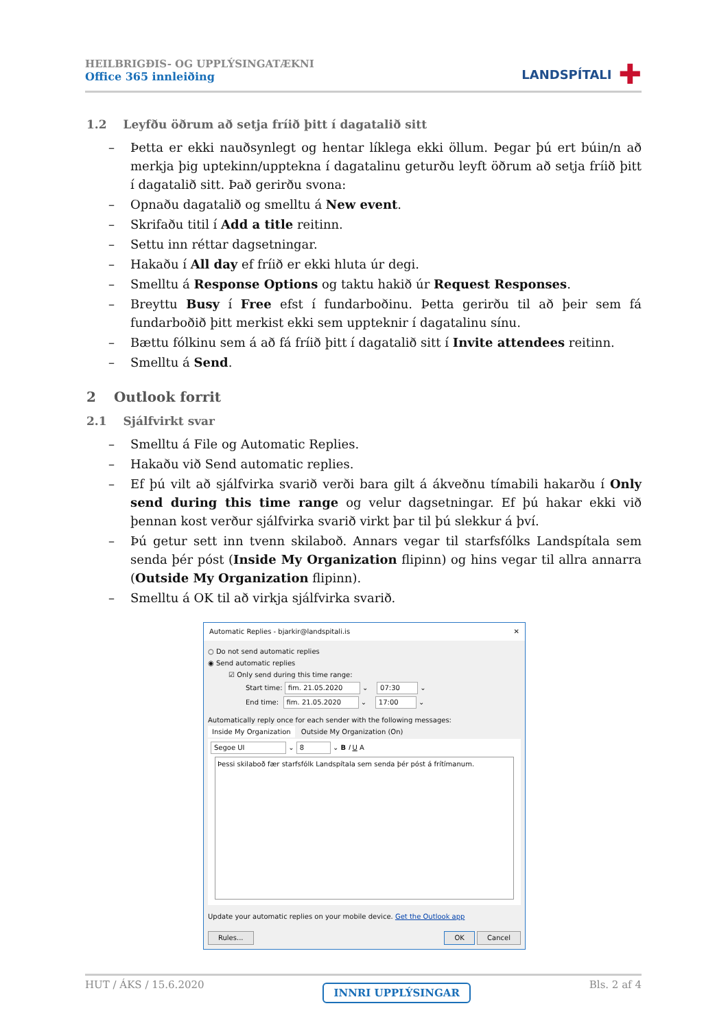HEILBRIGÐIS- OG UPPLÝSINGATÆKNI
Office 365 innleiðing
LANDSPÍTALI ✚
1.2 Leyfðu öðrum að setja fríið þitt í dagatalið sitt
– Þetta er ekki nauðsynlegt og hentar líklega ekki öllum. Þegar þú ert búin/n að merkja þig uptekinn/upptekna í dagatalinu geturðu leyft öðrum að setja fríið þitt í dagatalið sitt. Það gerirðu svona:
– Opnaðu dagatalið og smelltu á New event.
– Skrifaðu titil í Add a title reitinn.
– Settu inn réttar dagsetningar.
– Hakaðu í All day ef fríið er ekki hluta úr degi.
– Smelltu á Response Options og taktu hakið úr Request Responses.
– Breyttu Busy í Free efst í fundarboðinu. Þetta gerirðu til að þeir sem fá fundarboðið þitt merkist ekki sem uppteknir í dagatalinu sínu.
– Bættu fólkinu sem á að fá fríið þitt í dagatalið sitt í Invite attendees reitinn.
– Smelltu á Send.
2 Outlook forrit
2.1 Sjálfvirkt svar
– Smelltu á File og Automatic Replies.
– Hakaðu við Send automatic replies.
– Ef þú vilt að sjálfvirka svarið verði bara gilt á ákveðnu tímabili hakarðu í Only send during this time range og velur dagsetningar. Ef þú hakar ekki við þennan kost verður sjálfvirka svarið virkt þar til þú slekkur á því.
– Þú getur sett inn tvenn skilaboð. Annars vegar til starfsfólks Landspítala sem senda þér póst (Inside My Organization flipinn) og hins vegar til allra annarra (Outside My Organization flipinn).
– Smelltu á OK til að virkja sjálfvirka svarið.
Automatic Replies - bjarkir@landspitali.is ✕
○ Do not send automatic replies
◉ Send automatic replies
☑ Only send during this time range:
Start time: fim. 21.05.2020 ⌄ 07:30 ⌄
End time: fim. 21.05.2020 ⌄ 17:00 ⌄
Automatically reply once for each sender with the following messages:
Inside My Organization Outside My Organization (On)
Segoe UI ⌄ 8 ⌄ B I U A
Þessi skilaboð fær starfsfólk Landspítala sem senda þér póst á frítímanum.
Update your automatic replies on your mobile device. Get the Outlook app
Rules... OK Cancel
HUT / ÁKS / 15.6.2020 INNRI UPPLÝSINGAR Bls. 2 af 4